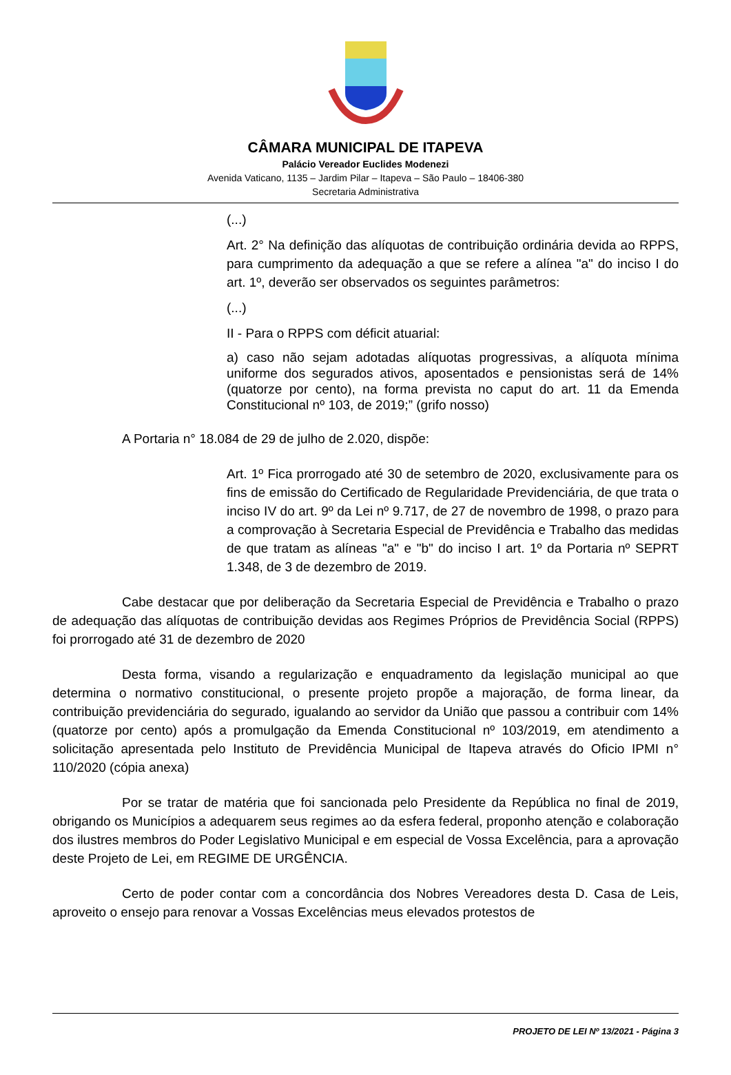CÂMARA MUNICIPAL DE ITAPEVA
Palácio Vereador Euclides Modenezi
Avenida Vaticano, 1135 – Jardim Pilar – Itapeva – São Paulo – 18406-380
Secretaria Administrativa
(...)
Art. 2° Na definição das alíquotas de contribuição ordinária devida ao RPPS, para cumprimento da adequação a que se refere a alínea "a" do inciso I do art. 1º, deverão ser observados os seguintes parâmetros:
(...)
II - Para o RPPS com déficit atuarial:
a) caso não sejam adotadas alíquotas progressivas, a alíquota mínima uniforme dos segurados ativos, aposentados e pensionistas será de 14% (quatorze por cento), na forma prevista no caput do art. 11 da Emenda Constitucional nº 103, de 2019;” (grifo nosso)
A Portaria n° 18.084 de 29 de julho de 2.020, dispõe:
Art. 1º Fica prorrogado até 30 de setembro de 2020, exclusivamente para os fins de emissão do Certificado de Regularidade Previdenciária, de que trata o inciso IV do art. 9º da Lei nº 9.717, de 27 de novembro de 1998, o prazo para a comprovação à Secretaria Especial de Previdência e Trabalho das medidas de que tratam as alíneas "a" e "b" do inciso I art. 1º da Portaria nº SEPRT 1.348, de 3 de dezembro de 2019.
Cabe destacar que por deliberação da Secretaria Especial de Previdência e Trabalho o prazo de adequação das alíquotas de contribuição devidas aos Regimes Próprios de Previdência Social (RPPS) foi prorrogado até 31 de dezembro de 2020
Desta forma, visando a regularização e enquadramento da legislação municipal ao que determina o normativo constitucional, o presente projeto propõe a majoração, de forma linear, da contribuição previdenciária do segurado, igualando ao servidor da União que passou a contribuir com 14% (quatorze por cento) após a promulgação da Emenda Constitucional nº 103/2019, em atendimento a solicitação apresentada pelo Instituto de Previdência Municipal de Itapeva através do Oficio IPMI n° 110/2020 (cópia anexa)
Por se tratar de matéria que foi sancionada pelo Presidente da República no final de 2019, obrigando os Municípios a adequarem seus regimes ao da esfera federal, proponho atenção e colaboração dos ilustres membros do Poder Legislativo Municipal e em especial de Vossa Excelência, para a aprovação deste Projeto de Lei, em REGIME DE URGÊNCIA.
Certo de poder contar com a concordância dos Nobres Vereadores desta D. Casa de Leis, aproveito o ensejo para renovar a Vossas Excelências meus elevados protestos de
PROJETO DE LEI Nº 13/2021 - Página 3